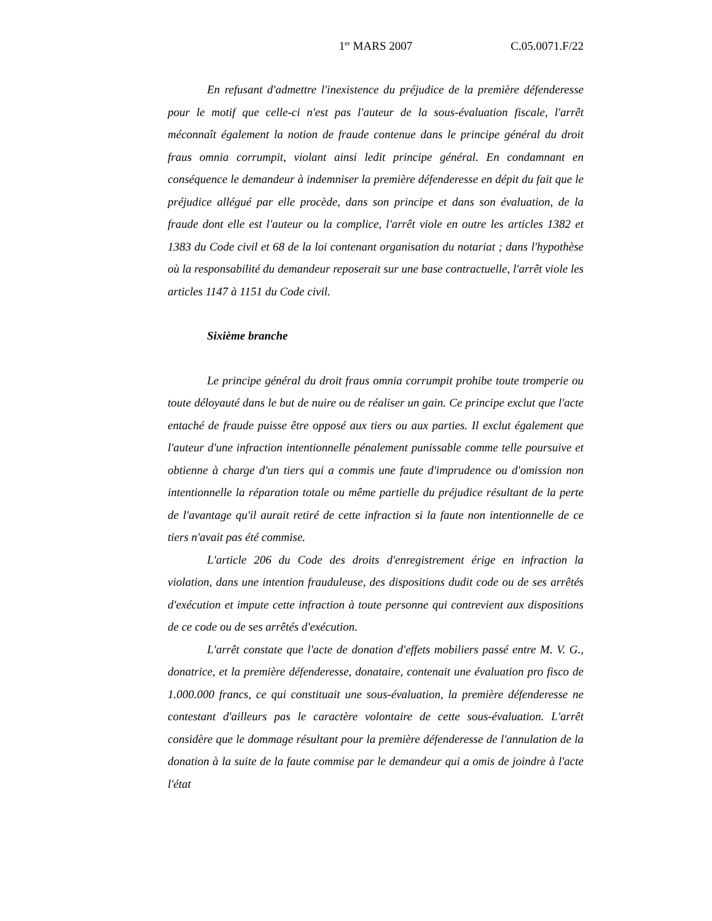1<sup>er</sup> MARS 2007 C.05.0071.F/22
En refusant d'admettre l'inexistence du préjudice de la première défenderesse pour le motif que celle-ci n'est pas l'auteur de la sous-évaluation fiscale, l'arrêt méconnaît également la notion de fraude contenue dans le principe général du droit fraus omnia corrumpit, violant ainsi ledit principe général. En condamnant en conséquence le demandeur à indemniser la première défenderesse en dépit du fait que le préjudice allégué par elle procède, dans son principe et dans son évaluation, de la fraude dont elle est l'auteur ou la complice, l'arrêt viole en outre les articles 1382 et 1383 du Code civil et 68 de la loi contenant organisation du notariat ; dans l'hypothèse où la responsabilité du demandeur reposerait sur une base contractuelle, l'arrêt viole les articles 1147 à 1151 du Code civil.
Sixième branche
Le principe général du droit fraus omnia corrumpit prohibe toute tromperie ou toute déloyauté dans le but de nuire ou de réaliser un gain. Ce principe exclut que l'acte entaché de fraude puisse être opposé aux tiers ou aux parties. Il exclut également que l'auteur d'une infraction intentionnelle pénalement punissable comme telle poursuive et obtienne à charge d'un tiers qui a commis une faute d'imprudence ou d'omission non intentionnelle la réparation totale ou même partielle du préjudice résultant de la perte de l'avantage qu'il aurait retiré de cette infraction si la faute non intentionnelle de ce tiers n'avait pas été commise.
L'article 206 du Code des droits d'enregistrement érige en infraction la violation, dans une intention frauduleuse, des dispositions dudit code ou de ses arrêtés d'exécution et impute cette infraction à toute personne qui contrevient aux dispositions de ce code ou de ses arrêtés d'exécution.
L'arrêt constate que l'acte de donation d'effets mobiliers passé entre M. V. G., donatrice, et la première défenderesse, donataire, contenait une évaluation pro fisco de 1.000.000 francs, ce qui constituait une sous-évaluation, la première défenderesse ne contestant d'ailleurs pas le caractère volontaire de cette sous-évaluation. L'arrêt considère que le dommage résultant pour la première défenderesse de l'annulation de la donation à la suite de la faute commise par le demandeur qui a omis de joindre à l'acte l'état